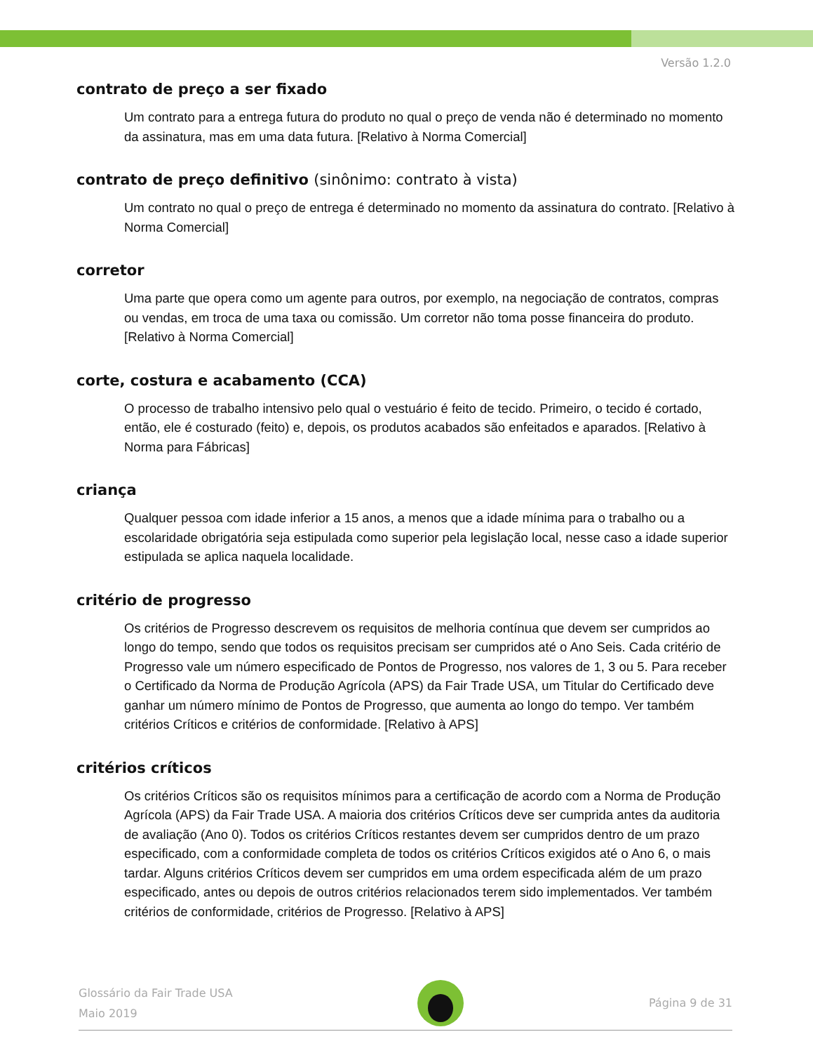Versão 1.2.0
contrato de preço a ser fixado
Um contrato para a entrega futura do produto no qual o preço de venda não é determinado no momento da assinatura, mas em uma data futura. [Relativo à Norma Comercial]
contrato de preço definitivo (sinônimo: contrato à vista)
Um contrato no qual o preço de entrega é determinado no momento da assinatura do contrato. [Relativo à Norma Comercial]
corretor
Uma parte que opera como um agente para outros, por exemplo, na negociação de contratos, compras ou vendas, em troca de uma taxa ou comissão. Um corretor não toma posse financeira do produto. [Relativo à Norma Comercial]
corte, costura e acabamento (CCA)
O processo de trabalho intensivo pelo qual o vestuário é feito de tecido. Primeiro, o tecido é cortado, então, ele é costurado (feito) e, depois, os produtos acabados são enfeitados e aparados. [Relativo à Norma para Fábricas]
criança
Qualquer pessoa com idade inferior a 15 anos, a menos que a idade mínima para o trabalho ou a escolaridade obrigatória seja estipulada como superior pela legislação local, nesse caso a idade superior estipulada se aplica naquela localidade.
critério de progresso
Os critérios de Progresso descrevem os requisitos de melhoria contínua que devem ser cumpridos ao longo do tempo, sendo que todos os requisitos precisam ser cumpridos até o Ano Seis. Cada critério de Progresso vale um número especificado de Pontos de Progresso, nos valores de 1, 3 ou 5. Para receber o Certificado da Norma de Produção Agrícola (APS) da Fair Trade USA, um Titular do Certificado deve ganhar um número mínimo de Pontos de Progresso, que aumenta ao longo do tempo. Ver também critérios Críticos e critérios de conformidade. [Relativo à APS]
critérios críticos
Os critérios Críticos são os requisitos mínimos para a certificação de acordo com a Norma de Produção Agrícola (APS) da Fair Trade USA. A maioria dos critérios Críticos deve ser cumprida antes da auditoria de avaliação (Ano 0). Todos os critérios Críticos restantes devem ser cumpridos dentro de um prazo especificado, com a conformidade completa de todos os critérios Críticos exigidos até o Ano 6, o mais tardar. Alguns critérios Críticos devem ser cumpridos em uma ordem especificada além de um prazo especificado, antes ou depois de outros critérios relacionados terem sido implementados. Ver também critérios de conformidade, critérios de Progresso. [Relativo à APS]
Glossário da Fair Trade USA
Maio 2019
Página 9 de 31